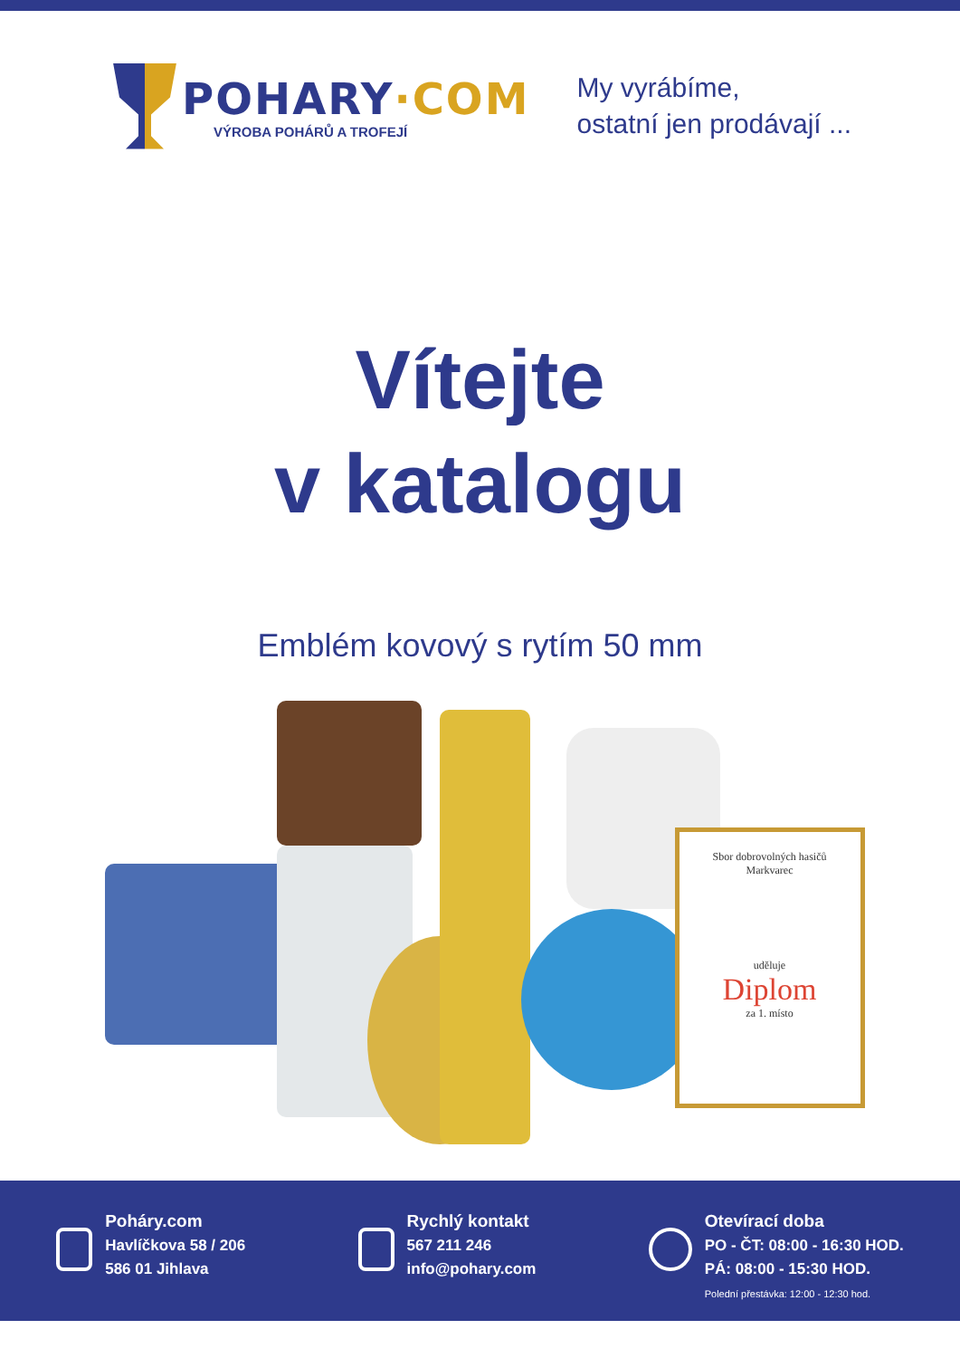POHARY·COM
VÝROBA POHÁRŮ A TROFEJÍ
My vyrábíme,
ostatní jen prodávají ...
Vítejte
v katalogu
Emblém kovový s rytím 50 mm
Sbor dobrovolných hasičů
Markvarec
uděluje
Diplom
za 1. místo
Poháry.com
Havlíčkova 58 / 206
586 01 Jihlava
Rychlý kontakt
567 211 246
info@pohary.com
Otevírací doba
PO - ČT: 08:00 - 16:30 HOD.
PÁ: 08:00 - 15:30 HOD.
Polední přestávka: 12:00 - 12:30 hod.